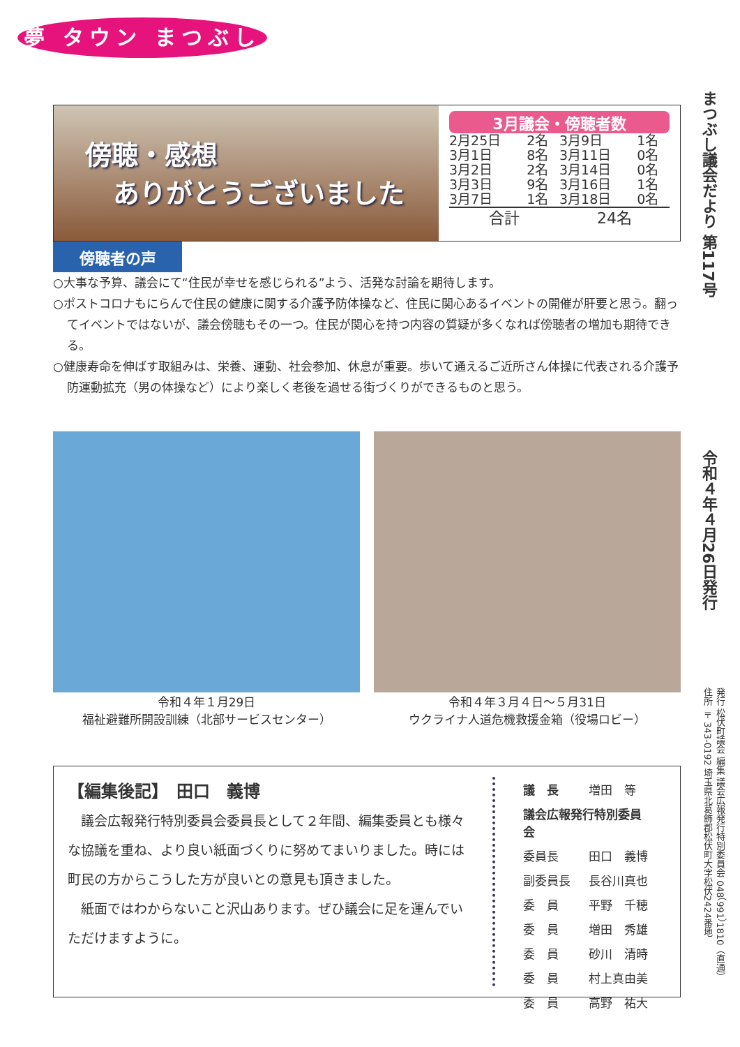夢 タウン まつぶし
まつぶし議会だより 第117号
令和４年４月26日発行
発行 松伏町議会 編集 議会広報発行特別委員会 048（991）1810（直通）
住所 〒343-0192 埼玉県北葛飾郡松伏町大字松伏2424番地
傍聴・感想
ありがとうございました
3月議会・傍聴者数
| 2月25日 | 2名 | 3月9日 | 1名 |
| 3月1日 | 8名 | 3月11日 | 0名 |
| 3月2日 | 2名 | 3月14日 | 0名 |
| 3月3日 | 9名 | 3月16日 | 1名 |
| 3月7日 | 1名 | 3月18日 | 0名 |
| 合計 | | 24名 | |
傍聴者の声
○大事な予算、議会にて“住民が幸せを感じられる”よう、活発な討論を期待します。
○ポストコロナもにらんで住民の健康に関する介護予防体操など、住民に関心あるイベントの開催が肝要と思う。翻ってイベントではないが、議会傍聴もその一つ。住民が関心を持つ内容の質疑が多くなれば傍聴者の増加も期待できる。
○健康寿命を伸ばす取組みは、栄養、運動、社会参加、休息が重要。歩いて通えるご近所さん体操に代表される介護予防運動拡充（男の体操など）により楽しく老後を過せる街づくりができるものと思う。
令和４年１月29日
福祉避難所開設訓練（北部サービスセンター）
令和４年３月４日～５月31日
ウクライナ人道危機救援金箱（役場ロビー）
【編集後記】　田口　義博
　議会広報発行特別委員会委員長として２年間、編集委員とも様々な協議を重ね、より良い紙面づくりに努めてまいりました。時には町民の方からこうした方が良いとの意見も頂きました。
　紙面ではわからないこと沢山あります。ぜひ議会に足を運んでいただけますように。
| 議 長 | 増田 等 |
| 議会広報発行特別委員会 | |
| 委員長 | 田口 義博 |
| 副委員長 | 長谷川真也 |
| 委 員 | 平野 千穂 |
| 委 員 | 増田 秀雄 |
| 委 員 | 砂川 清時 |
| 委 員 | 村上真由美 |
| 委 員 | 高野 祐大 |